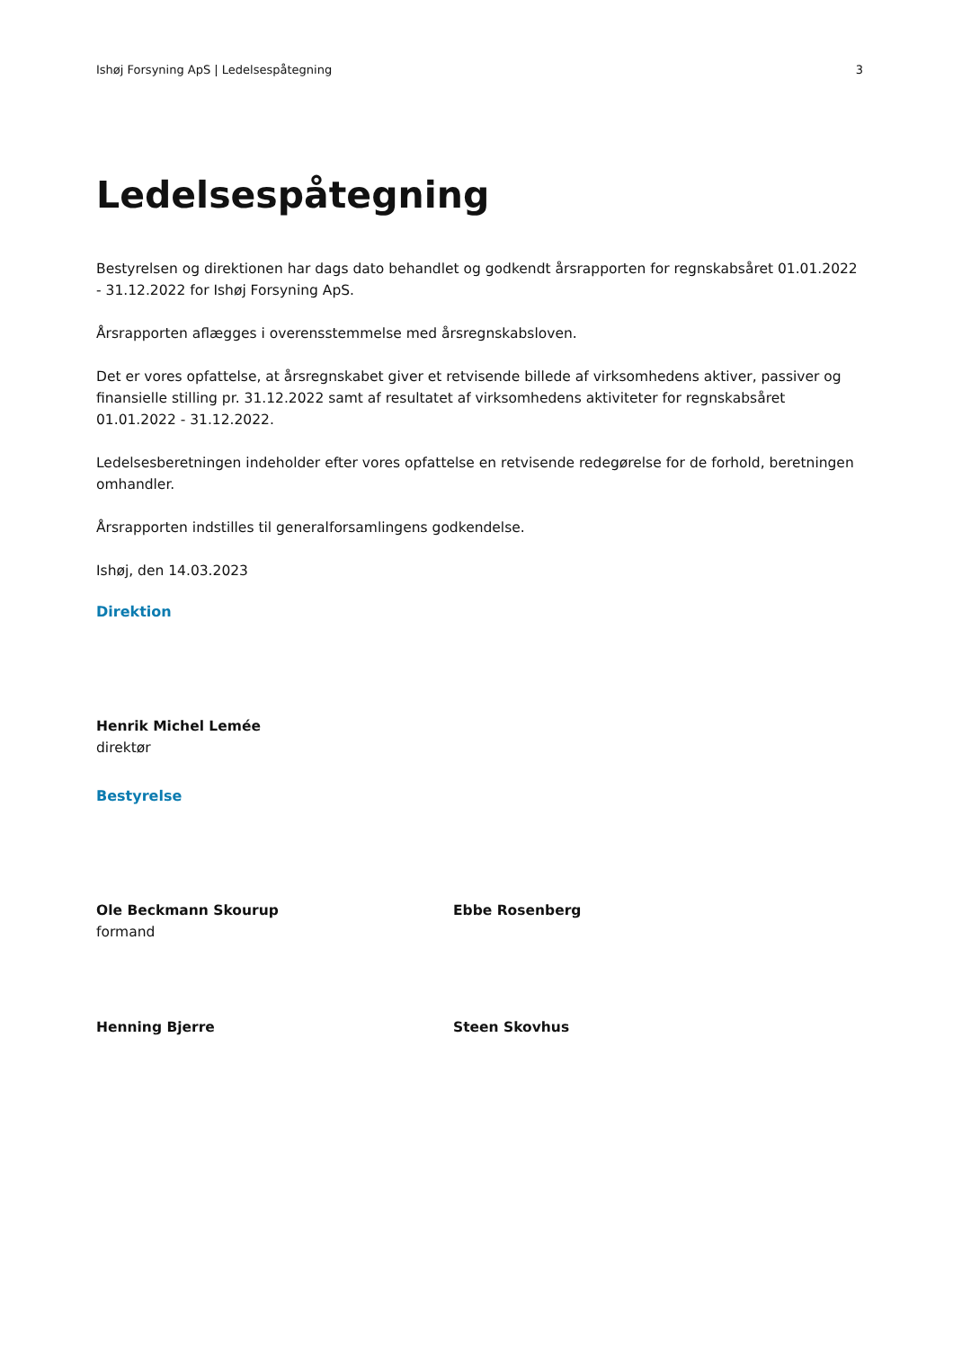Ishøj Forsyning ApS | Ledelsespåtegning 3
Ledelsespåtegning
Bestyrelsen og direktionen har dags dato behandlet og godkendt årsrapporten for regnskabsåret 01.01.2022 - 31.12.2022 for Ishøj Forsyning ApS.
Årsrapporten aflægges i overensstemmelse med årsregnskabsloven.
Det er vores opfattelse, at årsregnskabet giver et retvisende billede af virksomhedens aktiver, passiver og finansielle stilling pr. 31.12.2022 samt af resultatet af virksomhedens aktiviteter for regnskabsåret 01.01.2022 - 31.12.2022.
Ledelsesberetningen indeholder efter vores opfattelse en retvisende redegørelse for de forhold, beretningen omhandler.
Årsrapporten indstilles til generalforsamlingens godkendelse.
Ishøj, den 14.03.2023
Direktion
Henrik Michel Lemée
direktør
Bestyrelse
Ole Beckmann Skourup
formand
Ebbe Rosenberg
Henning Bjerre Steen Skovhus